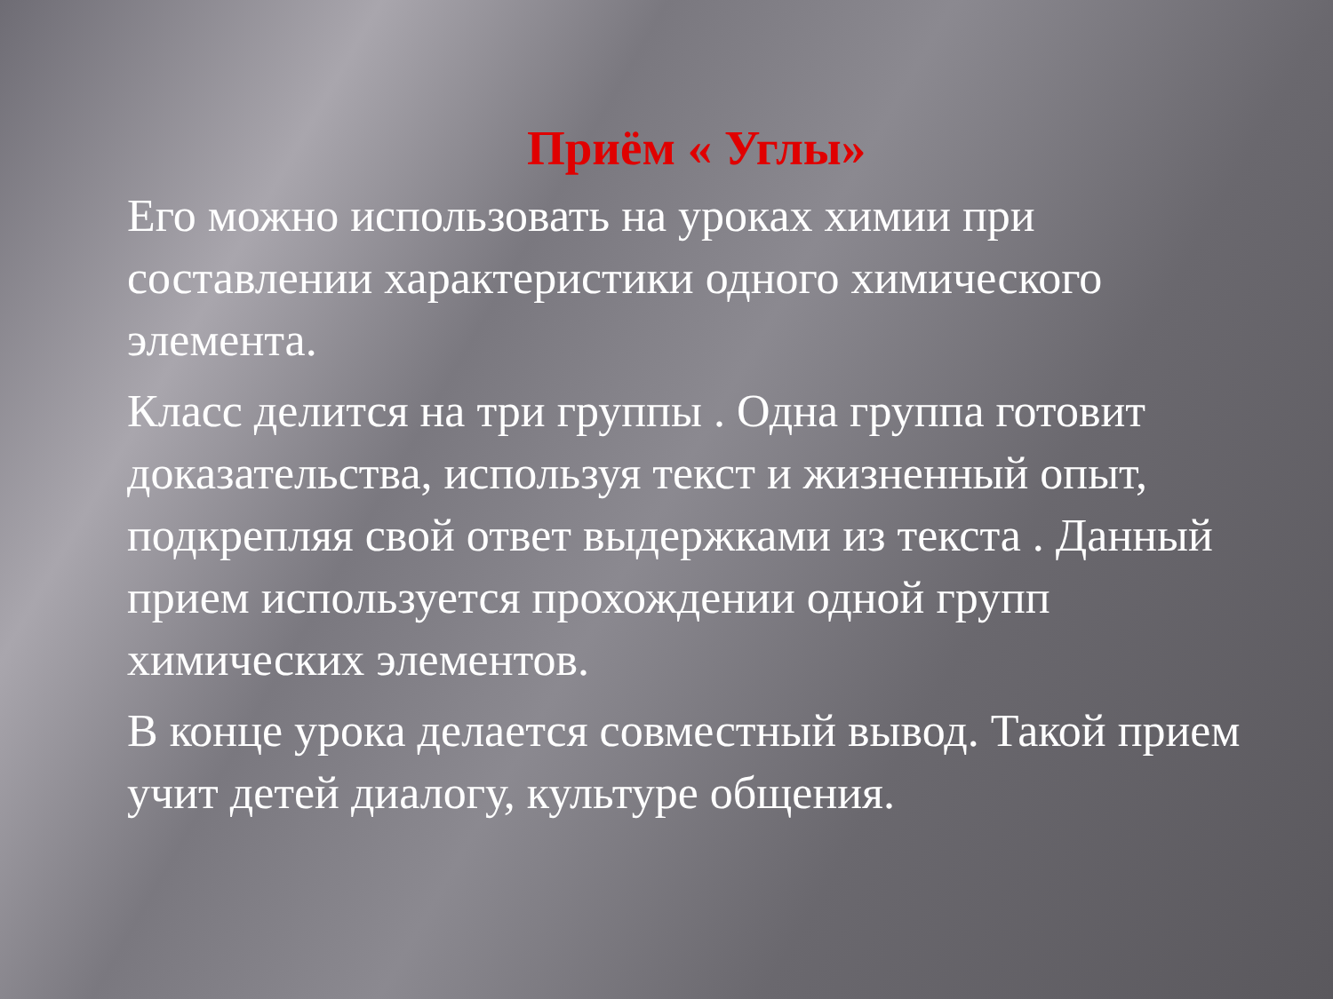Приём « Углы»
Его можно использовать на уроках химии при составлении характеристики одного химического элемента.
Класс делится на три группы . Одна группа готовит доказательства, используя текст и жизненный опыт, подкрепляя свой ответ выдержками из текста . Данный прием используется прохождении одной групп химических элементов.
В конце урока делается совместный вывод. Такой прием учит детей диалогу, культуре общения.